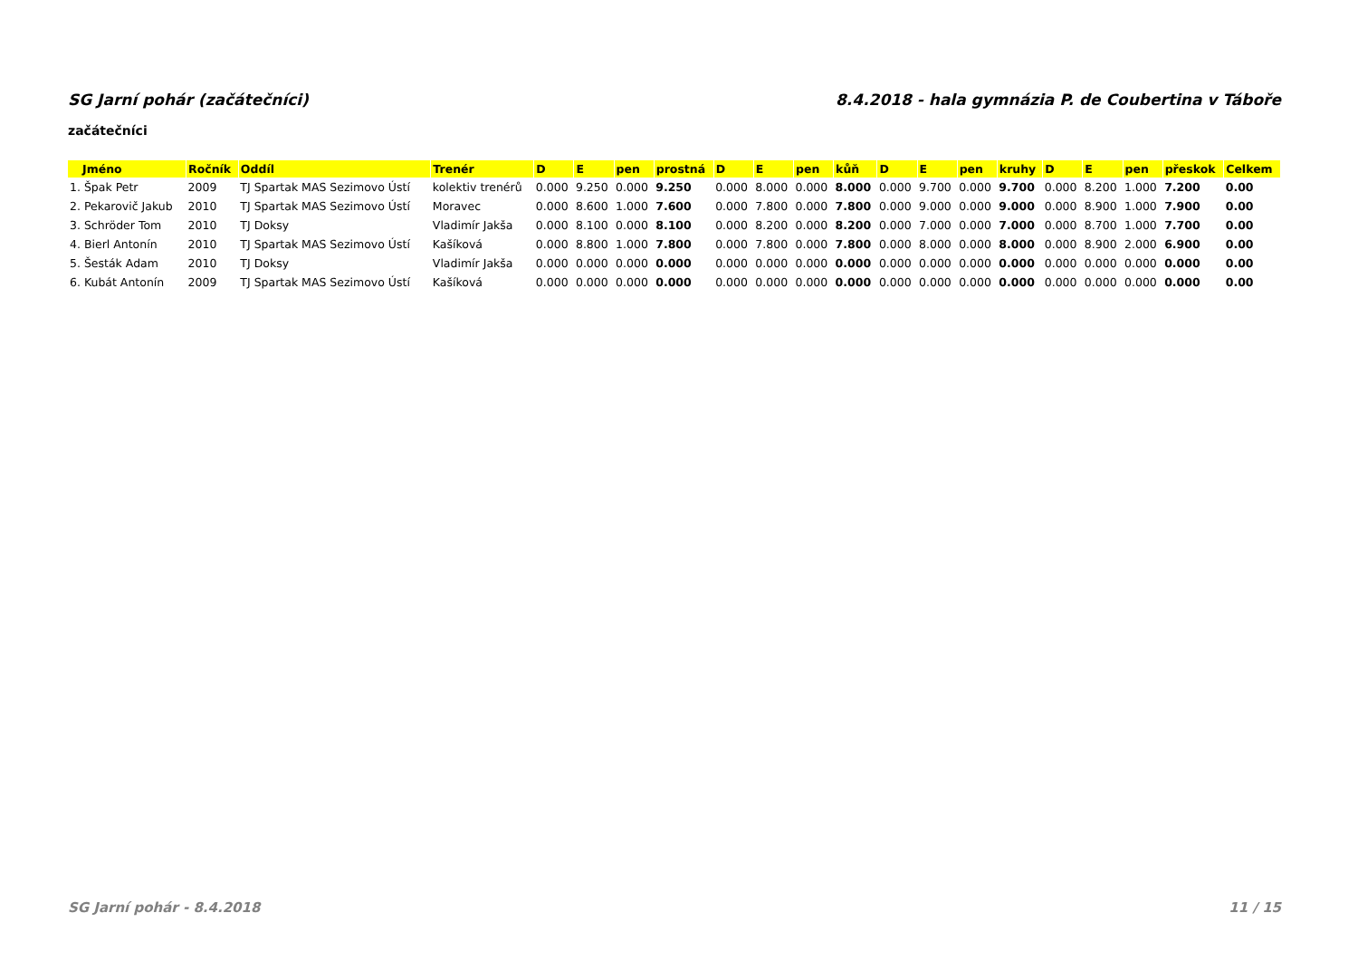SG Jarní pohár (začátečníci) 8.4.2018 - hala gymnázia P. de Coubertina v Táboře
začátečníci
| Jméno | Ročník | Oddíl | Trenér | D | E | pen | prostná | D | E | pen | kůň | D | E | pen | kruhy | D | E | pen | přeskok | Celkem |
| --- | --- | --- | --- | --- | --- | --- | --- | --- | --- | --- | --- | --- | --- | --- | --- | --- | --- | --- | --- | --- |
| 1. Špak Petr | 2009 | TJ Spartak MAS Sezimovo Ústí | kolektiv trenérů | 0.000 | 9.250 | 0.000 | 9.250 | 0.000 | 8.000 | 0.000 | 8.000 | 0.000 | 9.700 | 0.000 | 9.700 | 0.000 | 8.200 | 1.000 | 7.200 | 0.00 |
| 2. Pekarovič Jakub | 2010 | TJ Spartak MAS Sezimovo Ústí | Moravec | 0.000 | 8.600 | 1.000 | 7.600 | 0.000 | 7.800 | 0.000 | 7.800 | 0.000 | 9.000 | 0.000 | 9.000 | 0.000 | 8.900 | 1.000 | 7.900 | 0.00 |
| 3. Schröder Tom | 2010 | TJ Doksy | Vladimír Jakša | 0.000 | 8.100 | 0.000 | 8.100 | 0.000 | 8.200 | 0.000 | 8.200 | 0.000 | 7.000 | 0.000 | 7.000 | 0.000 | 8.700 | 1.000 | 7.700 | 0.00 |
| 4. Bierl Antonín | 2010 | TJ Spartak MAS Sezimovo Ústí | Kašíková | 0.000 | 8.800 | 1.000 | 7.800 | 0.000 | 7.800 | 0.000 | 7.800 | 0.000 | 8.000 | 0.000 | 8.000 | 0.000 | 8.900 | 2.000 | 6.900 | 0.00 |
| 5. Šesták Adam | 2010 | TJ Doksy | Vladimír Jakša | 0.000 | 0.000 | 0.000 | 0.000 | 0.000 | 0.000 | 0.000 | 0.000 | 0.000 | 0.000 | 0.000 | 0.000 | 0.000 | 0.000 | 0.000 | 0.000 | 0.00 |
| 6. Kubát Antonín | 2009 | TJ Spartak MAS Sezimovo Ústí | Kašíková | 0.000 | 0.000 | 0.000 | 0.000 | 0.000 | 0.000 | 0.000 | 0.000 | 0.000 | 0.000 | 0.000 | 0.000 | 0.000 | 0.000 | 0.000 | 0.000 | 0.00 |
SG Jarní pohár - 8.4.2018 11 / 15